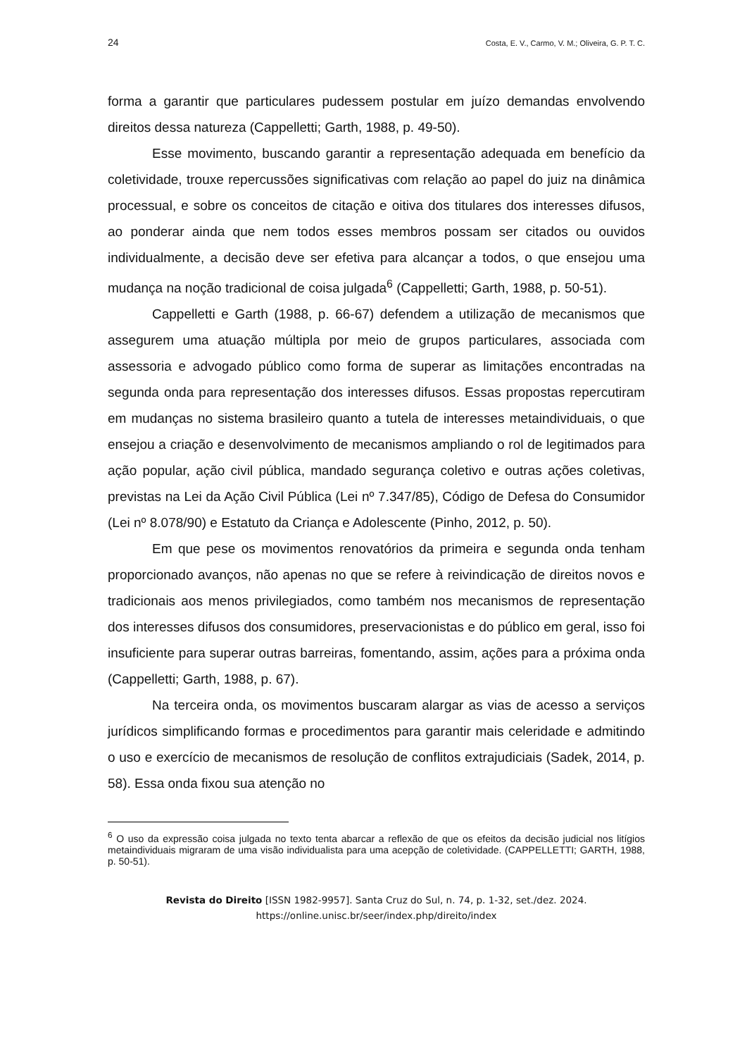24 Costa, E. V., Carmo, V. M.; Oliveira, G. P. T. C.
forma a garantir que particulares pudessem postular em juízo demandas envolvendo direitos dessa natureza (Cappelletti; Garth, 1988, p. 49-50).
Esse movimento, buscando garantir a representação adequada em benefício da coletividade, trouxe repercussões significativas com relação ao papel do juiz na dinâmica processual, e sobre os conceitos de citação e oitiva dos titulares dos interesses difusos, ao ponderar ainda que nem todos esses membros possam ser citados ou ouvidos individualmente, a decisão deve ser efetiva para alcançar a todos, o que ensejou uma mudança na noção tradicional de coisa julgada<sup>6</sup> (Cappelletti; Garth, 1988, p. 50-51).
Cappelletti e Garth (1988, p. 66-67) defendem a utilização de mecanismos que assegurem uma atuação múltipla por meio de grupos particulares, associada com assessoria e advogado público como forma de superar as limitações encontradas na segunda onda para representação dos interesses difusos. Essas propostas repercutiram em mudanças no sistema brasileiro quanto a tutela de interesses metaindividuais, o que ensejou a criação e desenvolvimento de mecanismos ampliando o rol de legitimados para ação popular, ação civil pública, mandado segurança coletivo e outras ações coletivas, previstas na Lei da Ação Civil Pública (Lei nº 7.347/85), Código de Defesa do Consumidor (Lei nº 8.078/90) e Estatuto da Criança e Adolescente (Pinho, 2012, p. 50).
Em que pese os movimentos renovatórios da primeira e segunda onda tenham proporcionado avanços, não apenas no que se refere à reivindicação de direitos novos e tradicionais aos menos privilegiados, como também nos mecanismos de representação dos interesses difusos dos consumidores, preservacionistas e do público em geral, isso foi insuficiente para superar outras barreiras, fomentando, assim, ações para a próxima onda (Cappelletti; Garth, 1988, p. 67).
Na terceira onda, os movimentos buscaram alargar as vias de acesso a serviços jurídicos simplificando formas e procedimentos para garantir mais celeridade e admitindo o uso e exercício de mecanismos de resolução de conflitos extrajudiciais (Sadek, 2014, p. 58). Essa onda fixou sua atenção no
<sup>6</sup> O uso da expressão coisa julgada no texto tenta abarcar a reflexão de que os efeitos da decisão judicial nos litígios metaindividuais migraram de uma visão individualista para uma acepção de coletividade. (CAPPELLETTI; GARTH, 1988, p. 50-51).
Revista do Direito [ISSN 1982-9957]. Santa Cruz do Sul, n. 74, p. 1-32, set./dez. 2024.
https://online.unisc.br/seer/index.php/direito/index